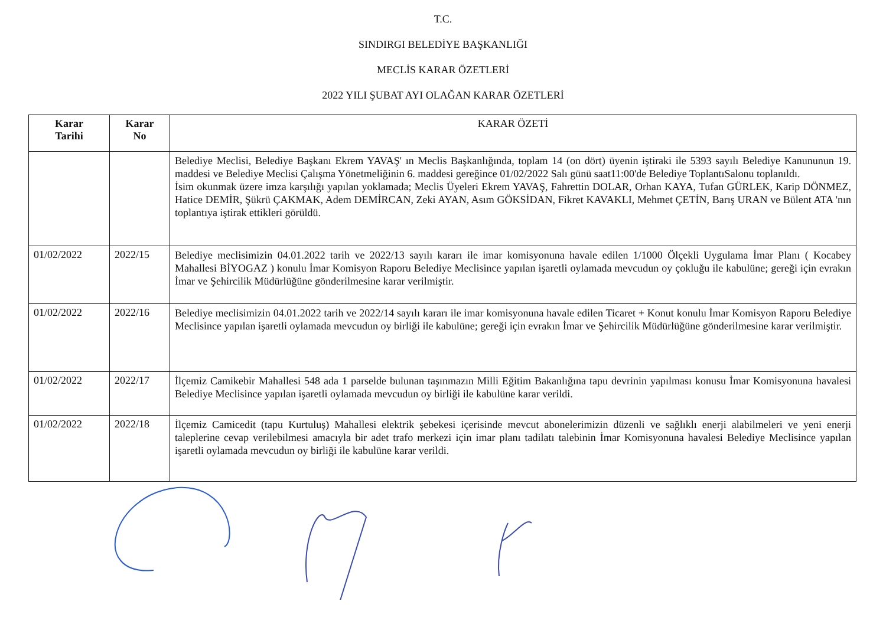T.C.
SINDIRGI BELEDİYE BAŞKANLIĞI
MECLİS KARAR ÖZETLERİ
2022 YILI ŞUBAT AYI OLAĞAN KARAR ÖZETLERİ
| Karar Tarihi | Karar No | KARAR ÖZETİ |
| --- | --- | --- |
| | | Belediye Meclisi, Belediye Başkanı Ekrem YAVAŞ' ın Meclis Başkanlığında, toplam 14 (on dört) üyenin iştiraki ile 5393 sayılı Belediye Kanununun 19. maddesi ve Belediye Meclisi Çalışma Yönetmeliğinin 6. maddesi gereğince 01/02/2022 Salı günü saat11:00'de Belediye ToplantıSalonu toplanıldı. İsim okunmak üzere imza karşılığı yapılan yoklamada; Meclis Üyeleri Ekrem YAVAŞ, Fahrettin DOLAR, Orhan KAYA, Tufan GÜRLEK, Karip DÖNMEZ, Hatice DEMİR, Şükrü ÇAKMAK, Adem DEMİRCAN, Zeki AYAN, Asım GÖKSİDAN, Fikret KAVAKLI, Mehmet ÇETİN, Barış URAN ve Bülent ATA 'nın toplantıya iştirak ettikleri görüldü. |
| 01/02/2022 | 2022/15 | Belediye meclisimizin 04.01.2022 tarih ve 2022/13 sayılı kararı ile imar komisyonuna havale edilen 1/1000 Ölçekli Uygulama İmar Planı ( Kocabey Mahallesi BİYOGAZ ) konulu İmar Komisyon Raporu Belediye Meclisince yapılan işaretli oylamada mevcudun oy çokluğu ile kabulüne; gereği için evrakın İmar ve Şehircilik Müdürlüğüne gönderilmesine karar verilmiştir. |
| 01/02/2022 | 2022/16 | Belediye meclisimizin 04.01.2022 tarih ve 2022/14 sayılı kararı ile imar komisyonuna havale edilen Ticaret + Konut konulu İmar Komisyon Raporu Belediye Meclisince yapılan işaretli oylamada mevcudun oy birliği ile kabulüne; gereği için evrakın İmar ve Şehircilik Müdürlüğüne gönderilmesine karar verilmiştir. |
| 01/02/2022 | 2022/17 | İlçemiz Camikebir Mahallesi 548 ada 1 parselde bulunan taşınmazın Milli Eğitim Bakanlığına tapu devrinin yapılması konusu İmar Komisyonuna havalesi Belediye Meclisince yapılan işaretli oylamada mevcudun oy birliği ile kabulüne karar verildi. |
| 01/02/2022 | 2022/18 | İlçemiz Camicedit (tapu Kurtuluş) Mahallesi elektrik şebekesi içerisinde mevcut abonelerimizin düzenli ve sağlıklı enerji alabilmeleri ve yeni enerji taleplerine cevap verilebilmesi amacıyla bir adet trafo merkezi için imar planı tadilatı talebinin İmar Komisyonuna havalesi Belediye Meclisince yapılan işaretli oylamada mevcudun oy birliği ile kabulüne karar verildi. |